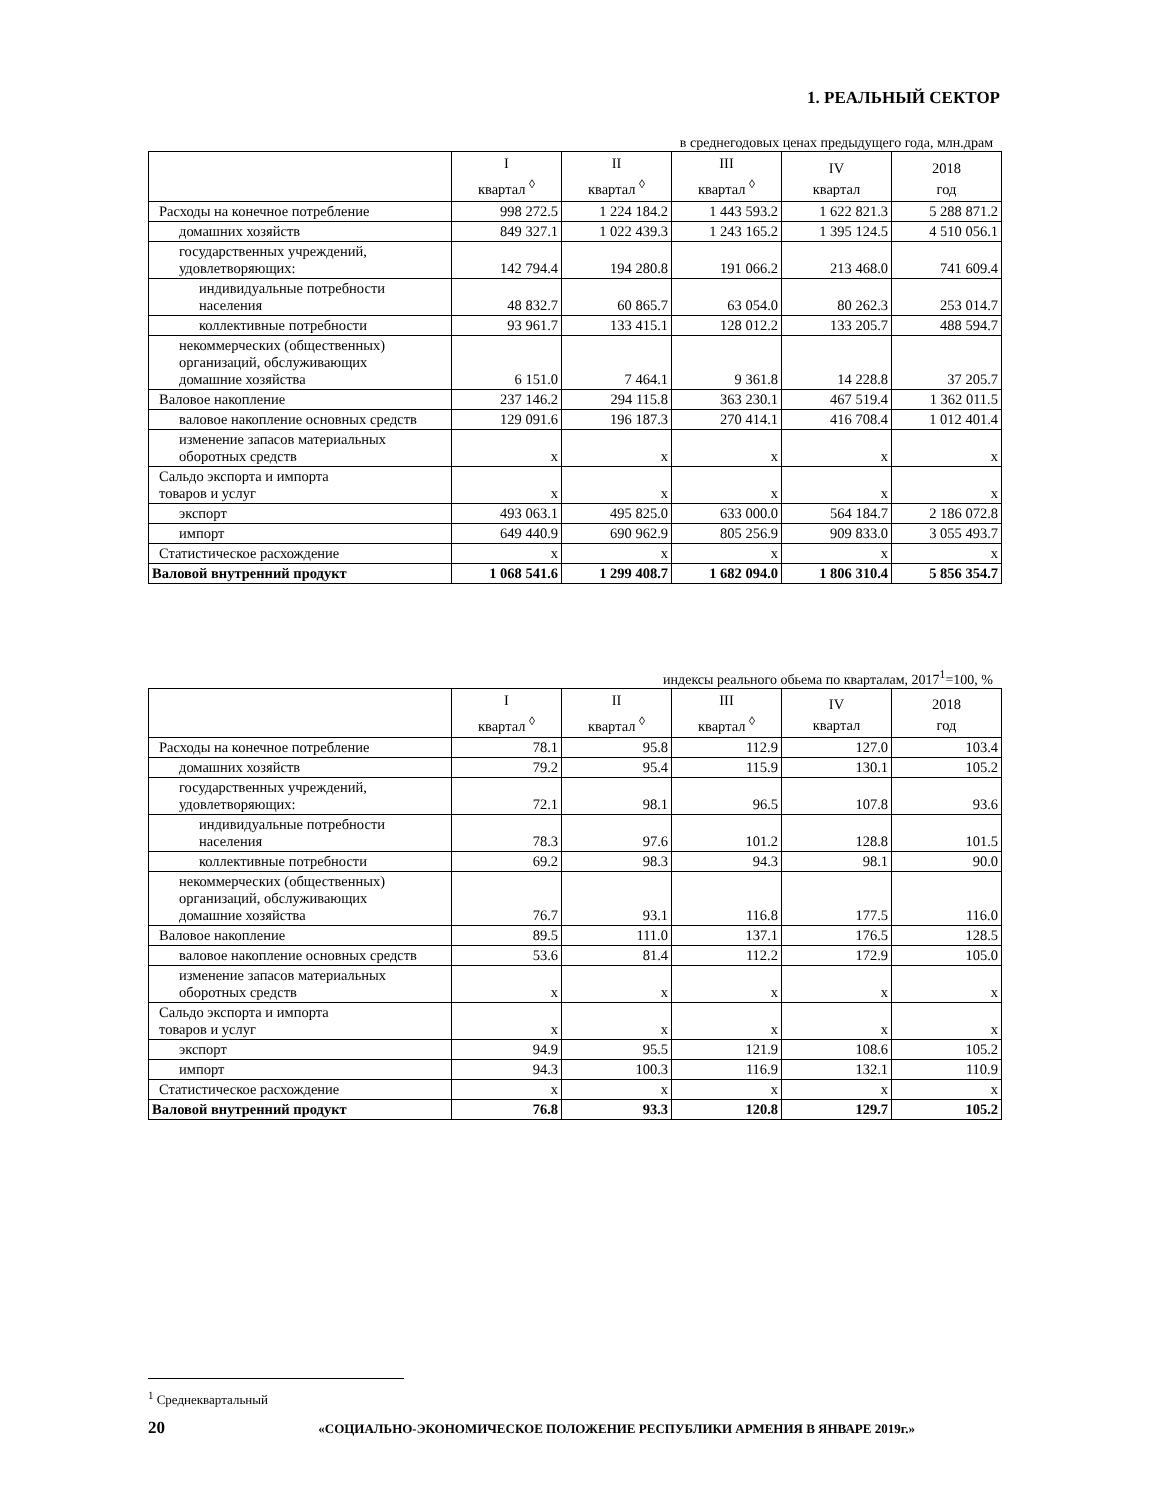1. РЕАЛЬНЫЙ СЕКТОР
в среднегодовых ценах предыдущего года, млн.драм
| | I квартал <sup>◊</sup> | II квартал <sup>◊</sup> | III квартал <sup>◊</sup> | IV квартал | 2018 год |
| --- | --- | --- | --- | --- | --- |
| Расходы на конечное потребление | 998 272.5 | 1 224 184.2 | 1 443 593.2 | 1 622 821.3 | 5 288 871.2 |
| домашних хозяйств | 849 327.1 | 1 022 439.3 | 1 243 165.2 | 1 395 124.5 | 4 510 056.1 |
| государственных учреждений, удовлетворяющих: | 142 794.4 | 194 280.8 | 191 066.2 | 213 468.0 | 741 609.4 |
| индивидуальные потребности населения | 48 832.7 | 60 865.7 | 63 054.0 | 80 262.3 | 253 014.7 |
| коллективные потребности | 93 961.7 | 133 415.1 | 128 012.2 | 133 205.7 | 488 594.7 |
| некоммерческих (общественных) организаций, обслуживающих домашние хозяйства | 6 151.0 | 7 464.1 | 9 361.8 | 14 228.8 | 37 205.7 |
| Валовое накопление | 237 146.2 | 294 115.8 | 363 230.1 | 467 519.4 | 1 362 011.5 |
| валовое накопление основных средств | 129 091.6 | 196 187.3 | 270 414.1 | 416 708.4 | 1 012 401.4 |
| изменение запасов материальных оборотных средств | x | x | x | x | x |
| Сальдо экспорта и импорта товаров и услуг | x | x | x | x | x |
| экспорт | 493 063.1 | 495 825.0 | 633 000.0 | 564 184.7 | 2 186 072.8 |
| импорт | 649 440.9 | 690 962.9 | 805 256.9 | 909 833.0 | 3 055 493.7 |
| Статистическое расхождение | x | x | x | x | x |
| Валовой внутренний продукт | 1 068 541.6 | 1 299 408.7 | 1 682 094.0 | 1 806 310.4 | 5 856 354.7 |
индексы реального обьема по кварталам, 2017<sup>1</sup>=100, %
| | I квартал <sup>◊</sup> | II квартал <sup>◊</sup> | III квартал <sup>◊</sup> | IV квартал | 2018 год |
| --- | --- | --- | --- | --- | --- |
| Расходы на конечное потребление | 78.1 | 95.8 | 112.9 | 127.0 | 103.4 |
| домашних хозяйств | 79.2 | 95.4 | 115.9 | 130.1 | 105.2 |
| государственных учреждений, удовлетворяющих: | 72.1 | 98.1 | 96.5 | 107.8 | 93.6 |
| индивидуальные потребности населения | 78.3 | 97.6 | 101.2 | 128.8 | 101.5 |
| коллективные потребности | 69.2 | 98.3 | 94.3 | 98.1 | 90.0 |
| некоммерческих (общественных) организаций, обслуживающих домашние хозяйства | 76.7 | 93.1 | 116.8 | 177.5 | 116.0 |
| Валовое накопление | 89.5 | 111.0 | 137.1 | 176.5 | 128.5 |
| валовое накопление основных средств | 53.6 | 81.4 | 112.2 | 172.9 | 105.0 |
| изменение запасов материальных оборотных средств | x | x | x | x | x |
| Сальдо экспорта и импорта товаров и услуг | x | x | x | x | x |
| экспорт | 94.9 | 95.5 | 121.9 | 108.6 | 105.2 |
| импорт | 94.3 | 100.3 | 116.9 | 132.1 | 110.9 |
| Статистическое расхождение | x | x | x | x | x |
| Валовой внутренний продукт | 76.8 | 93.3 | 120.8 | 129.7 | 105.2 |
<sup>1</sup> Среднеквартальный
20 «СОЦИАЛЬНО-ЭКОНОМИЧЕСКОЕ ПОЛОЖЕНИЕ РЕСПУБЛИКИ АРМЕНИЯ В ЯНВАРЕ 2019г.»